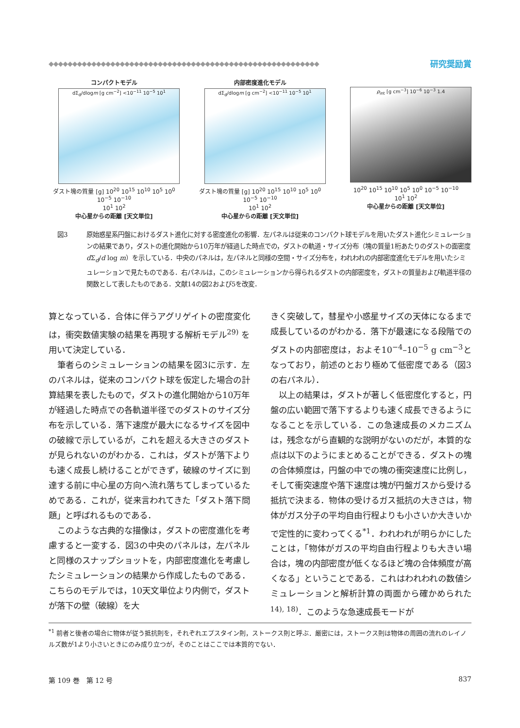◆◆◆◆◆◆◆◆◆◆◆◆◆◆◆◆◆◆◆◆◆◆◆◆◆◆◆◆◆◆◆◆◆◆◆◆◆◆◆◆◆◆◆◆◆◆◆◆◆◆◆◆◆◆◆◆◆ 研究奨励賞
コンパクトモデル
dΣ<sub>d</sub>/dlogm [g cm<sup>−2</sup>] <10<sup>−11</sup> 10<sup>−5</sup> 10<sup>1</sup>
ダスト塊の質量 [g] 10<sup>20</sup> 10<sup>15</sup> 10<sup>10</sup> 10<sup>5</sup> 10<sup>0</sup> 10<sup>−5</sup> 10<sup>−10</sup>
10<sup>1</sup> 10<sup>2</sup>
中心星からの距離 [天文単位]
内部密度進化モデル
dΣ<sub>d</sub>/dlogm [g cm<sup>−2</sup>] <10<sup>−11</sup> 10<sup>−5</sup> 10<sup>1</sup>
ダスト塊の質量 [g] 10<sup>20</sup> 10<sup>15</sup> 10<sup>10</sup> 10<sup>5</sup> 10<sup>0</sup> 10<sup>−5</sup> 10<sup>−10</sup>
10<sup>1</sup> 10<sup>2</sup>
中心星からの距離 [天文単位]
ρ<sub>int</sub> [g cm<sup>−3</sup>] 10<sup>−6</sup> 10<sup>−3</sup> 1.4
10<sup>20</sup> 10<sup>15</sup> 10<sup>10</sup> 10<sup>5</sup> 10<sup>0</sup> 10<sup>−5</sup> 10<sup>−10</sup>
10<sup>1</sup> 10<sup>2</sup>
中心星からの距離 [天文単位]
図3 原始惑星系円盤におけるダスト進化に対する密度進化の影響．左パネルは従来のコンパクト球モデルを用いたダスト進化シミュレーションの結果であり，ダストの進化開始から10万年が経過した時点での，ダストの軌道・サイズ分布（塊の質量1桁あたりのダストの面密度d Σ<sub>d</sub>/d log m）を示している．中央のパネルは，左パネルと同様の空間・サイズ分布を，われわれの内部密度進化モデルを用いたシミュレーションで見たものである．右パネルは，このシミュレーションから得られるダストの内部密度を，ダストの質量および軌道半径の関数として表したものである．文献14の図2および5を改変．
算となっている．合体に伴うアグリゲイトの密度変化は，衝突数値実験の結果を再現する解析モデル<sup>29)</sup> を用いて決定している．
筆者らのシミュレーションの結果を図3に示す．左のパネルは，従来のコンパクト球を仮定した場合の計算結果を表したもので，ダストの進化開始から10万年が経過した時点での各軌道半径でのダストのサイズ分布を示している．落下速度が最大になるサイズを図中の破線で示しているが，これを超える大きさのダストが見られないのがわかる．これは，ダストが落下よりも速く成長し続けることができず，破線のサイズに到達する前に中心星の方向へ流れ落ちてしまっているためである．これが，従来言われてきた「ダスト落下問題」と呼ばれるものである．
このような古典的な描像は，ダストの密度進化を考慮すると一変する．図3の中央のパネルは，左パネルと同様のスナップショットを，内部密度進化を考慮したシミュレーションの結果から作成したものである．こちらのモデルでは，10天文単位より内側で，ダストが落下の壁（破線）を大
きく突破して，彗星や小惑星サイズの天体になるまで成長しているのがわかる．落下が最速になる段階でのダストの内部密度は，およそ10<sup>−4</sup>–10<sup>−5</sup> g cm<sup>−3</sup>となっており，前述のとおり極めて低密度である（図3の右パネル）．
以上の結果は，ダストが著しく低密度化すると，円盤の広い範囲で落下するよりも速く成長できるようになることを示している．この急速成長のメカニズムは，残念ながら直観的な説明がないのだが，本質的な点は以下のようにまとめることができる．ダストの塊の合体頻度は，円盤の中での塊の衝突速度に比例し，そして衝突速度や落下速度は塊が円盤ガスから受ける抵抗で決まる．物体の受けるガス抵抗の大きさは，物体がガス分子の平均自由行程よりも小さいか大きいかで定性的に変わってくる<sup>*1</sup>．われわれが明らかにしたことは，「物体がガスの平均自由行程よりも大きい場合は，塊の内部密度が低くなるほど塊の合体頻度が高くなる」ということである．これはわれわれの数値シミュレーションと解析計算の両面から確かめられた<sup>14), 18)</sup>．このような急速成長モードが
<sup>*1</sup> 前者と後者の場合に物体が従う抵抗則を，それぞれエプスタイン則，ストークス則と呼ぶ．厳密には，ストークス則は物体の周囲の流れのレイノルズ数が1より小さいときにのみ成り立つが，そのことはここでは本質的でない．
第 109 巻　第 12 号 837